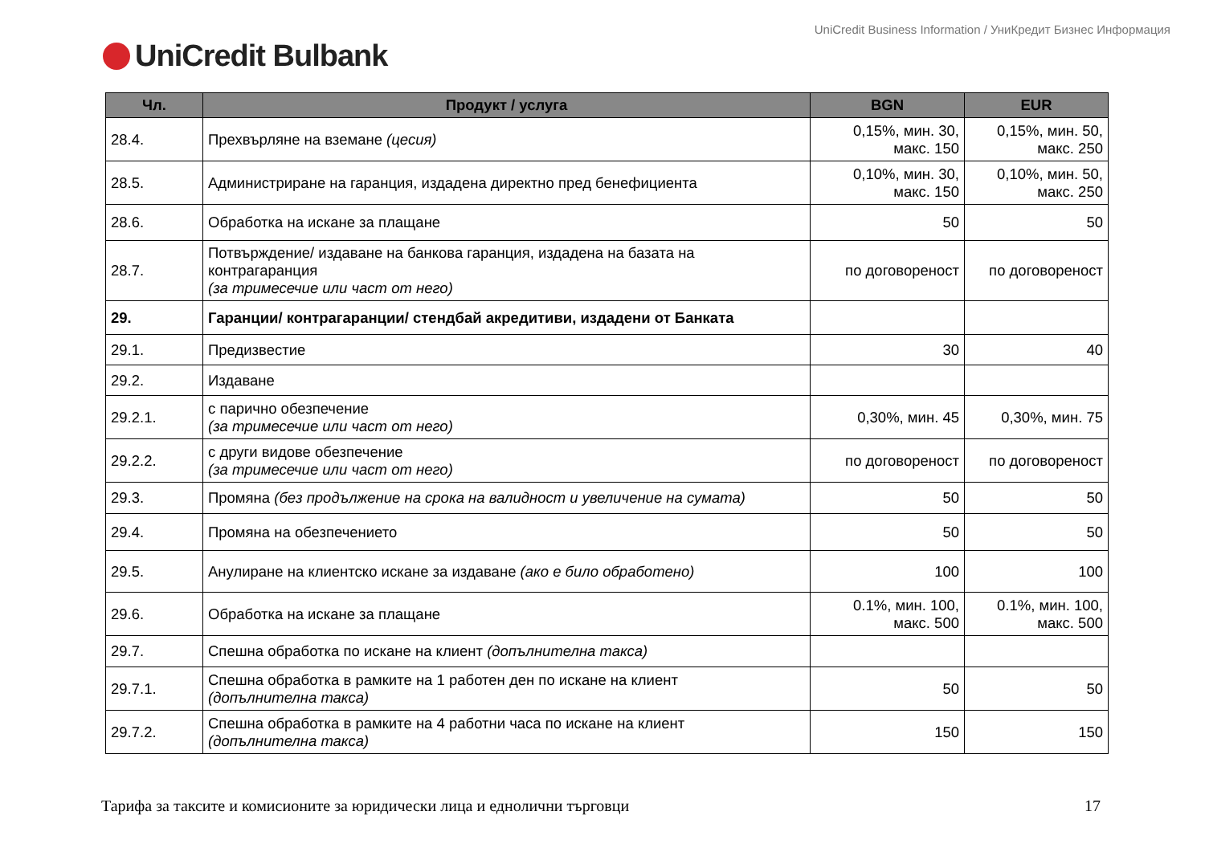UniCredit Business Information / УниКредит Бизнес Информация
UniCredit Bulbank
| Чл. | Продукт / услуга | BGN | EUR |
| --- | --- | --- | --- |
| 28.4. | Прехвърляне на вземане (цесия) | 0,15%, мин. 30, макс. 150 | 0,15%, мин. 50, макс. 250 |
| 28.5. | Администриране на гаранция, издадена директно пред бенефициента | 0,10%, мин. 30, макс. 150 | 0,10%, мин. 50, макс. 250 |
| 28.6. | Обработка на искане за плащане | 50 | 50 |
| 28.7. | Потвърждение/ издаване на банкова гаранция, издадена на базата на контрагаранция (за тримесечие или част от него) | по договореност | по договореност |
| 29. | Гаранции/ контрагаранции/ стендбай акредитиви, издадени от Банката | | |
| 29.1. | Предизвестие | 30 | 40 |
| 29.2. | Издаване | | |
| 29.2.1. | с парично обезпечение (за тримесечие или част от него) | 0,30%, мин. 45 | 0,30%, мин. 75 |
| 29.2.2. | с други видове обезпечение (за тримесечие или част от него) | по договореност | по договореност |
| 29.3. | Промяна (без продължение на срока на валидност и увеличение на сумата) | 50 | 50 |
| 29.4. | Промяна на обезпечението | 50 | 50 |
| 29.5. | Анулиране на клиентско искане за издаване (ако е било обработено) | 100 | 100 |
| 29.6. | Обработка на искане за плащане | 0.1%, мин. 100, макс. 500 | 0.1%, мин. 100, макс. 500 |
| 29.7. | Спешна обработка по искане на клиент (допълнителна такса) | | |
| 29.7.1. | Спешна обработка в рамките на 1 работен ден по искане на клиент (допълнителна такса) | 50 | 50 |
| 29.7.2. | Спешна обработка в рамките на 4 работни часа по искане на клиент (допълнителна такса) | 150 | 150 |
Тарифа за таксите и комисионите за юридически лица и еднолични търговци 17